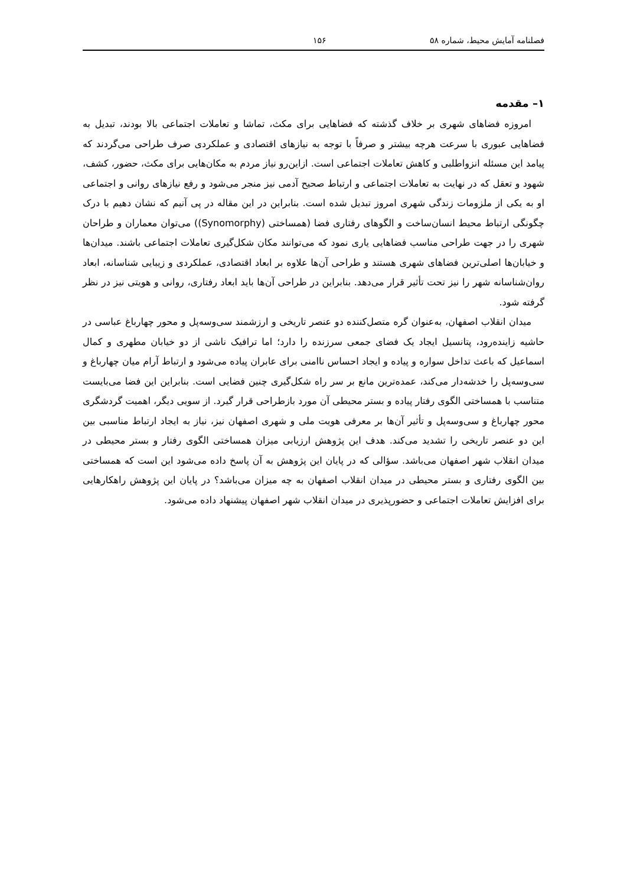فصلنامه آمایش محیط، شماره ۵۸ ۱۵۶
۱– مقدمه
امروزه فضاهای شهری بر خلاف گذشته که فضاهایی برای مکث، تماشا و تعاملات اجتماعی بالا بودند، تبدیل به فضاهایی عبوری با سرعت هرچه بیشتر و صرفاً با توجه به نیازهای اقتصادی و عملکردی صرف طراحی می‌گردند که پیامد این مسئله انزواطلبی و کاهش تعاملات اجتماعی است. ازاین‌رو نیاز مردم به مکان‌هایی برای مکث، حضور، کشف، شهود و تعقل که در نهایت به تعاملات اجتماعی و ارتباط صحیح آدمی نیز منجر می‌شود و رفع نیازهای روانی و اجتماعی او به یکی از ملزومات زندگی شهری امروز تبدیل شده است. بنابراین در این مقاله در پی آنیم که نشان دهیم با درک چگونگی ارتباط محیط انسان‌ساخت و الگوهای رفتاری فضا (همساختی (Synomorphy)) می‌توان معماران و طراحان شهری را در جهت طراحی مناسب فضاهایی یاری نمود که می‌توانند مکان شکل‌گیری تعاملات اجتماعی باشند. میدان‌ها و خیابان‌ها اصلی‌ترین فضاهای شهری هستند و طراحی آن‌ها علاوه بر ابعاد اقتصادی، عملکردی و زیبایی شناسانه، ابعاد روان‌شناسانه شهر را نیز تحت تأثیر قرار می‌دهد. بنابراین در طراحی آن‌ها باید ابعاد رفتاری، روانی و هویتی نیز در نظر گرفته شود.
میدان انقلاب اصفهان، به‌عنوان گره متصل‌کننده دو عنصر تاریخی و ارزشمند سی‌وسه‌پل و محور چهارباغ عباسی در حاشیه زاینده‌رود، پتانسیل ایجاد یک فضای جمعی سرزنده را دارد؛ اما ترافیک ناشی از دو خیابان مطهری و کمال اسماعیل که باعث تداخل سواره و پیاده و ایجاد احساس ناامنی برای عابران پیاده می‌شود و ارتباط آرام میان چهارباغ و سی‌وسه‌پل را خدشه‌دار می‌کند، عمده‌ترین مانع بر سر راه شکل‌گیری چنین فضایی است. بنابراین این فضا می‌بایست متناسب با همساختی الگوی رفتار پیاده و بستر محیطی آن مورد بازطراحی قرار گیرد. از سویی دیگر، اهمیت گردشگری محور چهارباغ و سی‌وسه‌پل و تأثیر آن‌ها بر معرفی هویت ملی و شهری اصفهان نیز، نیاز به ایجاد ارتباط مناسبی بین این دو عنصر تاریخی را تشدید می‌کند. هدف این پژوهش ارزیابی میزان همساختی الگوی رفتار و بستر محیطی در میدان انقلاب شهر اصفهان می‌باشد. سؤالی که در پایان این پژوهش به آن پاسخ داده می‌شود این است که همساختی بین الگوی رفتاری و بستر محیطی در میدان انقلاب اصفهان به چه میزان می‌باشد؟ در پایان این پژوهش راهکارهایی برای افزایش تعاملات اجتماعی و حضورپذیری در میدان انقلاب شهر اصفهان پیشنهاد داده می‌شود.